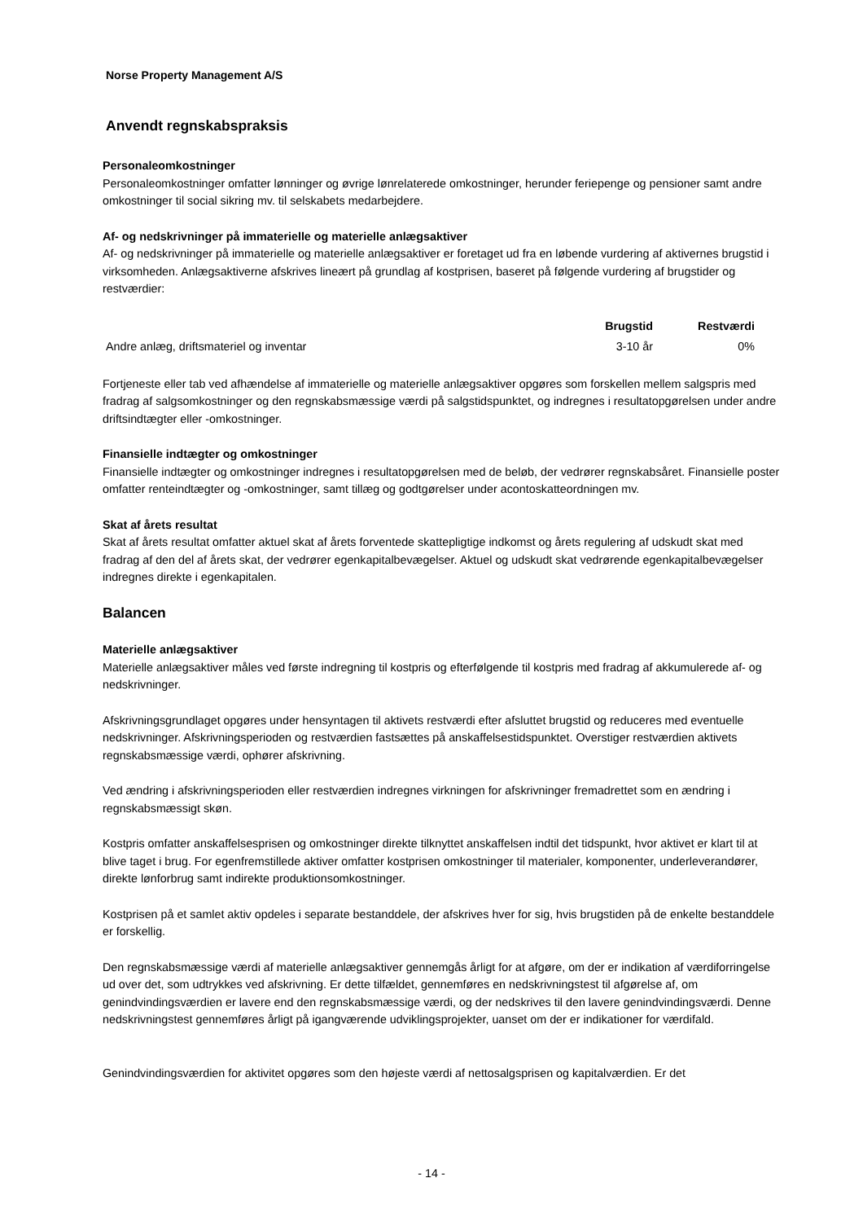Norse Property Management A/S
Anvendt regnskabspraksis
Personaleomkostninger
Personaleomkostninger omfatter lønninger og øvrige lønrelaterede omkostninger, herunder feriepenge og pensioner samt andre omkostninger til social sikring mv. til selskabets medarbejdere.
Af- og nedskrivninger på immaterielle og materielle anlægsaktiver
Af- og nedskrivninger på immaterielle og materielle anlægsaktiver er foretaget ud fra en løbende vurdering af aktivernes brugstid i virksomheden. Anlægsaktiverne afskrives lineært på grundlag af kostprisen, baseret på følgende vurdering af brugstider og restværdier:
| | Brugstid | Restværdi |
| Andre anlæg, driftsmateriel og inventar | 3-10 år | 0% |
Fortjeneste eller tab ved afhændelse af immaterielle og materielle anlægsaktiver opgøres som forskellen mellem salgspris med fradrag af salgsomkostninger og den regnskabsmæssige værdi på salgstidspunktet, og indregnes i resultatopgørelsen under andre driftsindtægter eller -omkostninger.
Finansielle indtægter og omkostninger
Finansielle indtægter og omkostninger indregnes i resultatopgørelsen med de beløb, der vedrører regnskabsåret. Finansielle poster omfatter renteindtægter og -omkostninger, samt tillæg og godtgørelser under acontoskatteordningen mv.
Skat af årets resultat
Skat af årets resultat omfatter aktuel skat af årets forventede skattepligtige indkomst og årets regulering af udskudt skat med fradrag af den del af årets skat, der vedrører egenkapitalbevægelser. Aktuel og udskudt skat vedrørende egenkapitalbevægelser indregnes direkte i egenkapitalen.
Balancen
Materielle anlægsaktiver
Materielle anlægsaktiver måles ved første indregning til kostpris og efterfølgende til kostpris med fradrag af akkumulerede af- og nedskrivninger.
Afskrivningsgrundlaget opgøres under hensyntagen til aktivets restværdi efter afsluttet brugstid og reduceres med eventuelle nedskrivninger. Afskrivningsperioden og restværdien fastsættes på anskaffelsestidspunktet. Overstiger restværdien aktivets regnskabsmæssige værdi, ophører afskrivning.
Ved ændring i afskrivningsperioden eller restværdien indregnes virkningen for afskrivninger fremadrettet som en ændring i regnskabsmæssigt skøn.
Kostpris omfatter anskaffelsesprisen og omkostninger direkte tilknyttet anskaffelsen indtil det tidspunkt, hvor aktivet er klart til at blive taget i brug. For egenfremstillede aktiver omfatter kostprisen omkostninger til materialer, komponenter, underleverandører, direkte lønforbrug samt indirekte produktionsomkostninger.
Kostprisen på et samlet aktiv opdeles i separate bestanddele, der afskrives hver for sig, hvis brugstiden på de enkelte bestanddele er forskellig.
Den regnskabsmæssige værdi af materielle anlægsaktiver gennemgås årligt for at afgøre, om der er indikation af værdiforringelse ud over det, som udtrykkes ved afskrivning. Er dette tilfældet, gennemføres en nedskrivningstest til afgørelse af, om genindvindingsværdien er lavere end den regnskabsmæssige værdi, og der nedskrives til den lavere genindvindingsværdi. Denne nedskrivningstest gennemføres årligt på igangværende udviklingsprojekter, uanset om der er indikationer for værdifald.
Genindvindingsværdien for aktivitet opgøres som den højeste værdi af nettosalgsprisen og kapitalværdien. Er det
- 14 -